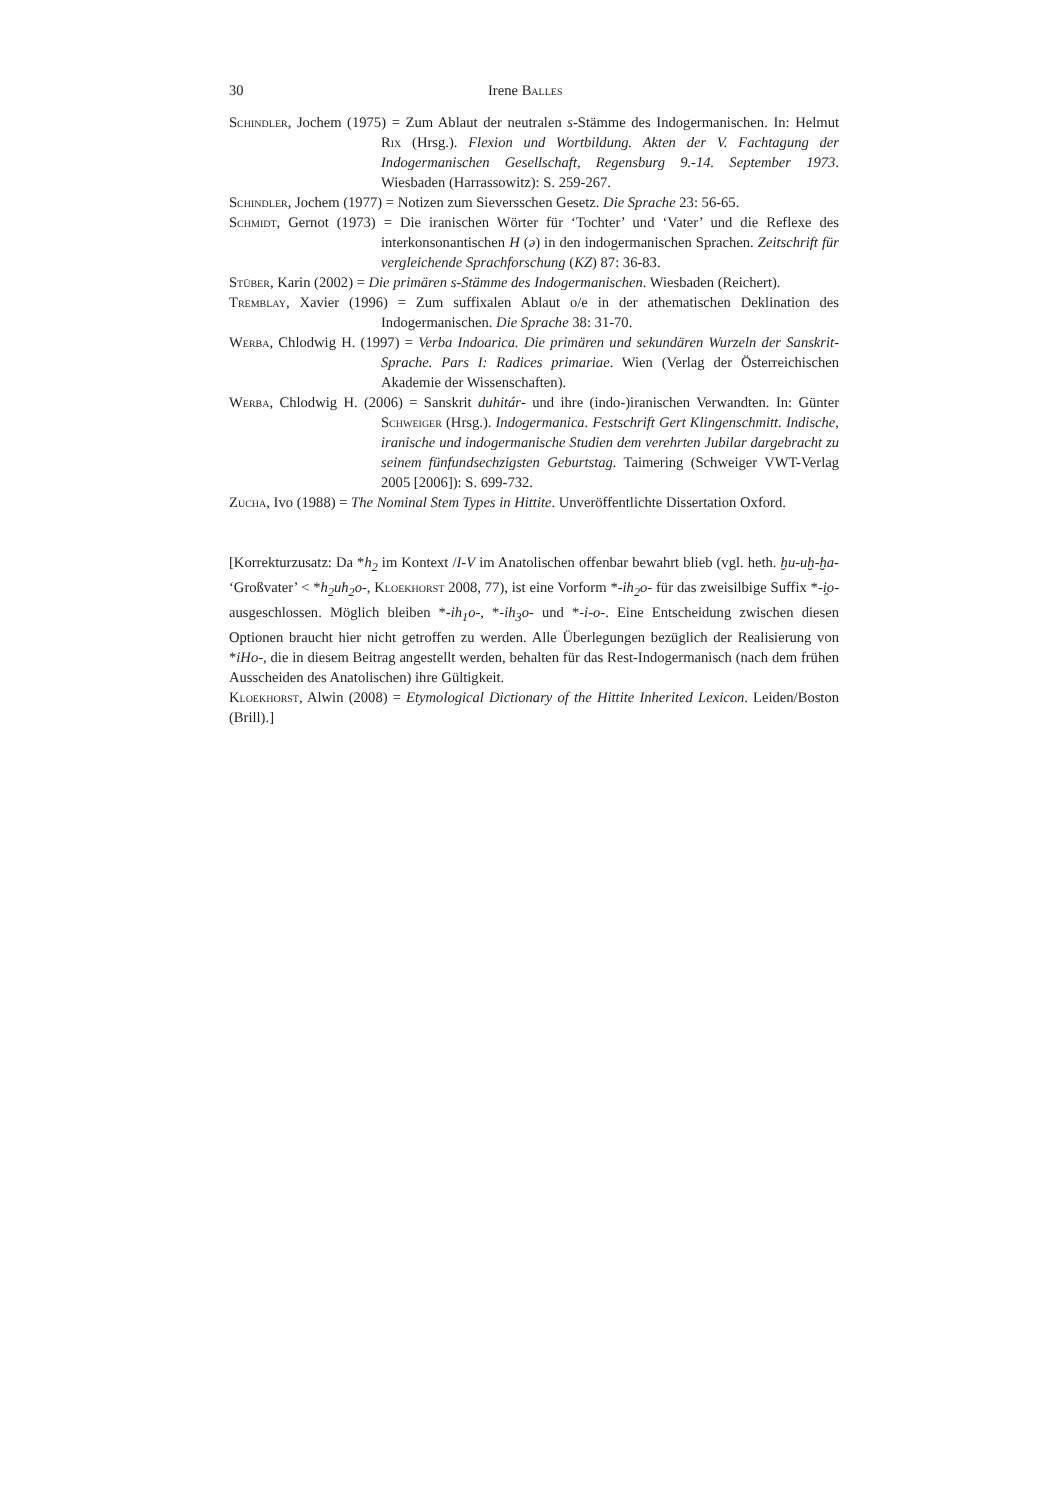30 Irene Balles
Schindler, Jochem (1975) = Zum Ablaut der neutralen s-Stämme des Indogermanischen. In: Helmut Rix (Hrsg.). Flexion und Wortbildung. Akten der V. Fachtagung der Indogermanischen Gesellschaft, Regensburg 9.-14. September 1973. Wiesbaden (Harrassowitz): S. 259-267.
Schindler, Jochem (1977) = Notizen zum Sieversschen Gesetz. Die Sprache 23: 56-65.
Schmidt, Gernot (1973) = Die iranischen Wörter für ‘Tochter’ und ‘Vater’ und die Reflexe des interkonsonantischen H (ə) in den indogermanischen Sprachen. Zeitschrift für vergleichende Sprachforschung (KZ) 87: 36-83.
Stüber, Karin (2002) = Die primären s-Stämme des Indogermanischen. Wiesbaden (Reichert).
Tremblay, Xavier (1996) = Zum suffixalen Ablaut o/e in der athematischen Deklination des Indogermanischen. Die Sprache 38: 31-70.
Werba, Chlodwig H. (1997) = Verba Indoarica. Die primären und sekundären Wurzeln der Sanskrit-Sprache. Pars I: Radices primariae. Wien (Verlag der Österreichischen Akademie der Wissenschaften).
Werba, Chlodwig H. (2006) = Sanskrit duhitár- und ihre (indo-)iranischen Verwandten. In: Günter Schweiger (Hrsg.). Indogermanica. Festschrift Gert Klingenschmitt. Indische, iranische und indogermanische Studien dem verehrten Jubilar dargebracht zu seinem fünfundsechzigsten Geburtstag. Taimering (Schweiger VWT-Verlag 2005 [2006]): S. 699-732.
Zucha, Ivo (1988) = The Nominal Stem Types in Hittite. Unveröffentlichte Dissertation Oxford.
[Korrekturzusatz: Da *h<sub>2</sub> im Kontext /I-V im Anatolischen offenbar bewahrt blieb (vgl. heth. ḫu-uḫ-ḫa- ‘Großvater’ < *h<sub>2</sub>uh<sub>2</sub>o-, Kloekhorst 2008, 77), ist eine Vorform *-ih<sub>2</sub>o- für das zweisilbige Suffix *-i̯o- ausgeschlossen. Möglich bleiben *-ih<sub>1</sub>o-, *-ih<sub>3</sub>o- und *-i-o-. Eine Entscheidung zwischen diesen Optionen braucht hier nicht getroffen zu werden. Alle Überlegungen bezüglich der Realisierung von *iHo-, die in diesem Beitrag angestellt werden, behalten für das Rest-Indogermanisch (nach dem frühen Ausscheiden des Anatolischen) ihre Gültigkeit.
Kloekhorst, Alwin (2008) = Etymological Dictionary of the Hittite Inherited Lexicon. Leiden/Boston (Brill).]